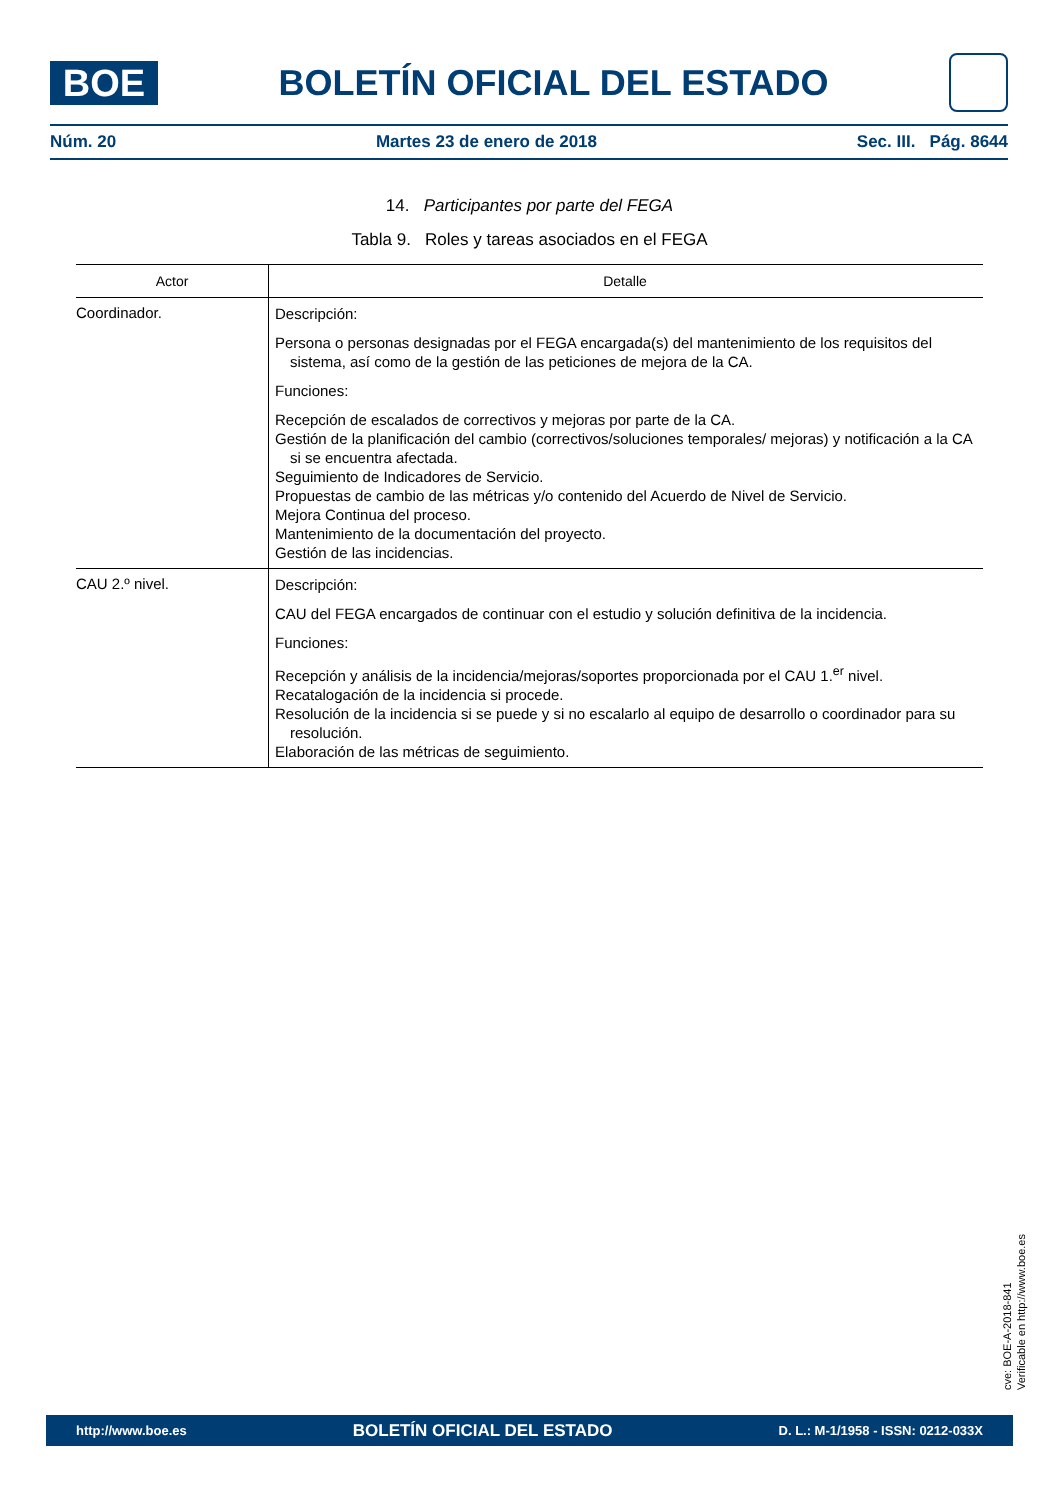BOE
BOLETÍN OFICIAL DEL ESTADO
Núm. 20 Martes 23 de enero de 2018 Sec. III. Pág. 8644
14. Participantes por parte del FEGA
Tabla 9. Roles y tareas asociados en el FEGA
| Actor | Detalle |
| --- | --- |
| Coordinador. | Descripción: Persona o personas designadas por el FEGA encargada(s) del mantenimiento de los requisitos del sistema, así como de la gestión de las peticiones de mejora de la CA. Funciones: Recepción de escalados de correctivos y mejoras por parte de la CA. Gestión de la planificación del cambio (correctivos/soluciones temporales/ mejoras) y notificación a la CA si se encuentra afectada. Seguimiento de Indicadores de Servicio. Propuestas de cambio de las métricas y/o contenido del Acuerdo de Nivel de Servicio. Mejora Continua del proceso. Mantenimiento de la documentación del proyecto. Gestión de las incidencias. |
| CAU 2.º nivel. | Descripción: CAU del FEGA encargados de continuar con el estudio y solución definitiva de la incidencia. Funciones: Recepción y análisis de la incidencia/mejoras/soportes proporcionada por el CAU 1.<sup>er</sup> nivel. Recatalogación de la incidencia si procede. Resolución de la incidencia si se puede y si no escalarlo al equipo de desarrollo o coordinador para su resolución. Elaboración de las métricas de seguimiento. |
cve: BOE-A-2018-841
Verificable en http://www.boe.es
http://www.boe.es BOLETÍN OFICIAL DEL ESTADO D. L.: M-1/1958 - ISSN: 0212-033X